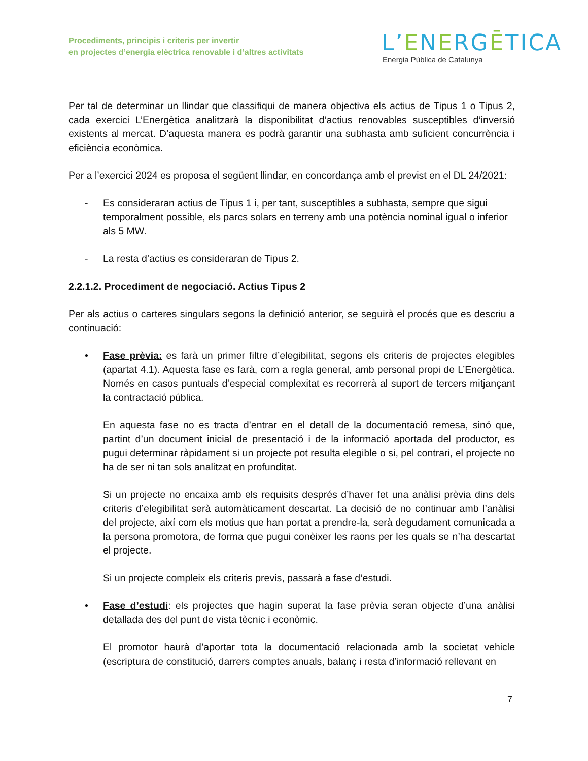Procediments, principis i criteris per invertir
en projectes d’energia elèctrica renovable i d’altres activitats
L’ENERGĒTICA
Energia Pública de Catalunya
Per tal de determinar un llindar que classifiqui de manera objectiva els actius de Tipus 1 o Tipus 2, cada exercici L’Energètica analitzarà la disponibilitat d’actius renovables susceptibles d’inversió existents al mercat. D’aquesta manera es podrà garantir una subhasta amb suficient concurrència i eficiència econòmica.
Per a l’exercici 2024 es proposa el següent llindar, en concordança amb el previst en el DL 24/2021:
- Es consideraran actius de Tipus 1 i, per tant, susceptibles a subhasta, sempre que sigui temporalment possible, els parcs solars en terreny amb una potència nominal igual o inferior als 5 MW.
- La resta d’actius es consideraran de Tipus 2.
2.2.1.2. Procediment de negociació. Actius Tipus 2
Per als actius o carteres singulars segons la definició anterior, se seguirà el procés que es descriu a continuació:
• Fase prèvia: es farà un primer filtre d’elegibilitat, segons els criteris de projectes elegibles (apartat 4.1). Aquesta fase es farà, com a regla general, amb personal propi de L’Energètica. Només en casos puntuals d’especial complexitat es recorrerà al suport de tercers mitjançant la contractació pública.
En aquesta fase no es tracta d’entrar en el detall de la documentació remesa, sinó que, partint d’un document inicial de presentació i de la informació aportada del productor, es pugui determinar ràpidament si un projecte pot resulta elegible o si, pel contrari, el projecte no ha de ser ni tan sols analitzat en profunditat.
Si un projecte no encaixa amb els requisits després d’haver fet una anàlisi prèvia dins dels criteris d’elegibilitat serà automàticament descartat. La decisió de no continuar amb l’anàlisi del projecte, així com els motius que han portat a prendre-la, serà degudament comunicada a la persona promotora, de forma que pugui conèixer les raons per les quals se n’ha descartat el projecte.
Si un projecte compleix els criteris previs, passarà a fase d’estudi.
• Fase d’estudi: els projectes que hagin superat la fase prèvia seran objecte d’una anàlisi detallada des del punt de vista tècnic i econòmic.
El promotor haurà d’aportar tota la documentació relacionada amb la societat vehicle (escriptura de constitució, darrers comptes anuals, balanç i resta d’informació rellevant en
7